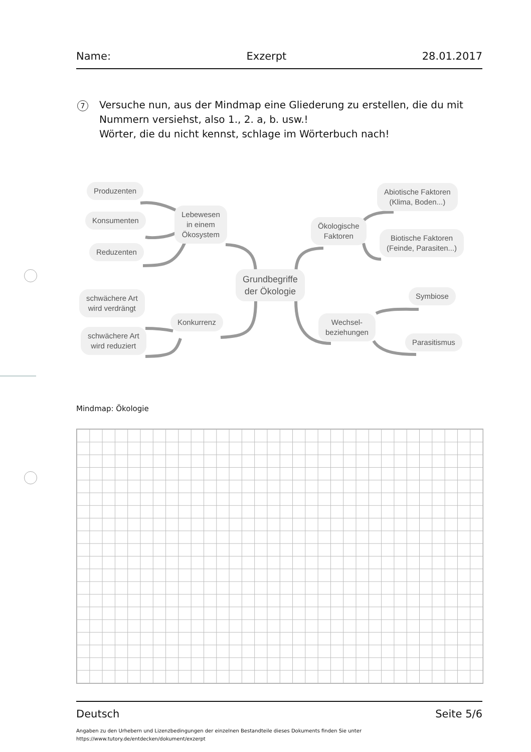Name: Exzerpt 28.01.2017
7
Versuche nun, aus der Mindmap eine Gliederung zu erstellen, die du mit Nummern versiehst, also 1., 2. a, b. usw.!
Wörter, die du nicht kennst, schlage im Wörterbuch nach!
Produzenten
Konsumenten
Reduzenten
Lebewesen
in einem
Ökosystem
Grundbegriffe
der Ökologie
schwächere Art
wird verdrängt
schwächere Art
wird reduziert
Konkurrenz
Abiotische Faktoren
(Klima, Boden...)
Ökologische
Faktoren
Biotische Faktoren
(Feinde, Parasiten...)
Symbiose
Wechsel-
beziehungen
Parasitismus
Mindmap: Ökologie
Deutsch Seite 5/6
Angaben zu den Urhebern und Lizenzbedingungen der einzelnen Bestandteile dieses Dokuments finden Sie unter
https://www.tutory.de/entdecken/dokument/exzerpt